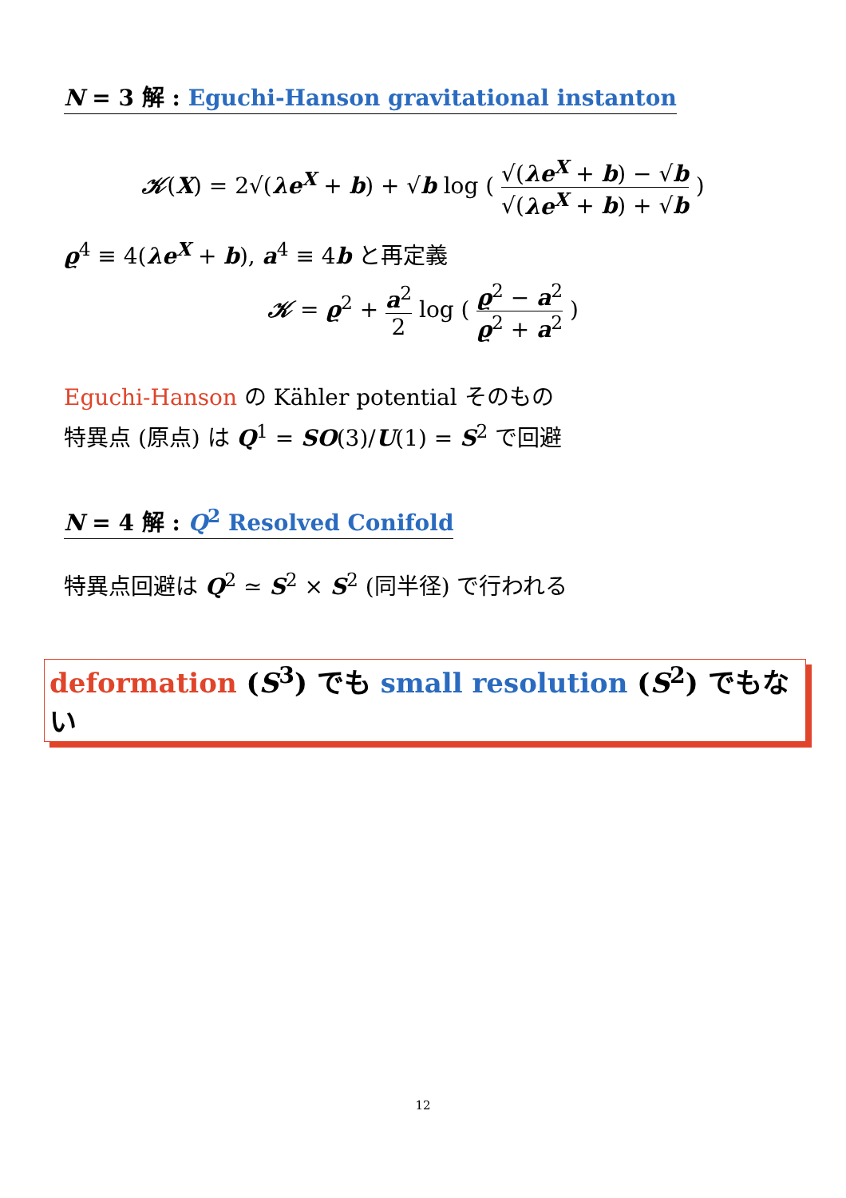N = 3 解 : Eguchi-Hanson gravitational instanton
𝒦(X) = 2√(λe<sup>X</sup> + b) + √b log ( √(λe<sup>X</sup> + b) − √b √(λe<sup>X</sup> + b) + √b )
ϱ<sup>4</sup> ≡ 4(λe<sup>X</sup> + b), a<sup>4</sup> ≡ 4b と再定義
𝒦 = ϱ<sup>2</sup> + a<sup>2</sup> 2 log ( ϱ<sup>2</sup> − a<sup>2</sup> ϱ<sup>2</sup> + a<sup>2</sup> )
Eguchi-Hanson の Kähler potential そのもの
特異点 (原点) は Q<sup>1</sup> = SO(3)/U(1) = S<sup>2</sup> で回避
N = 4 解 : Q<sup>2</sup> Resolved Conifold
特異点回避は Q<sup>2</sup> ≃ S<sup>2</sup> × S<sup>2</sup> (同半径) で行われる
deformation (S<sup>3</sup>) でも small resolution (S<sup>2</sup>) でもない
12